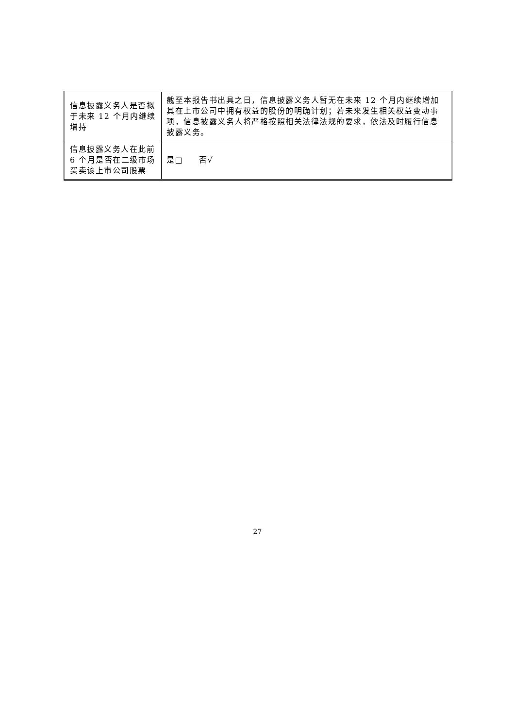| 信息披露义务人是否拟于未来 12 个月内继续增持 | 截至本报告书出具之日，信息披露义务人暂无在未来 12 个月内继续增加其在上市公司中拥有权益的股份的明确计划；若未来发生相关权益变动事项，信息披露义务人将严格按照相关法律法规的要求，依法及时履行信息披露义务。 |
| 信息披露义务人在此前 6 个月是否在二级市场买卖该上市公司股票 | 是□ 否√ |
27